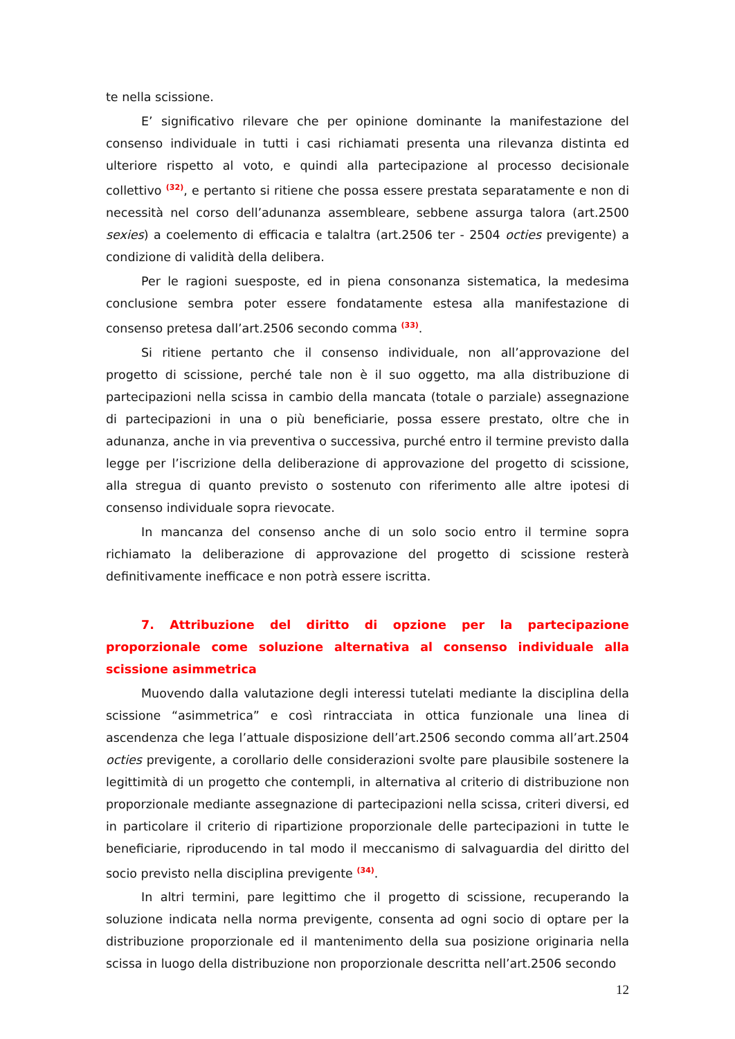te nella scissione.
E’ significativo rilevare che per opinione dominante la manifestazione del consenso individuale in tutti i casi richiamati presenta una rilevanza distinta ed ulteriore rispetto al voto, e quindi alla partecipazione al processo decisionale collettivo <sup>(32)</sup>, e pertanto si ritiene che possa essere prestata separatamente e non di necessità nel corso dell’adunanza assembleare, sebbene assurga talora (art.2500 sexies) a coelemento di efficacia e talaltra (art.2506 ter - 2504 octies previgente) a condizione di validità della delibera.
Per le ragioni suesposte, ed in piena consonanza sistematica, la medesima conclusione sembra poter essere fondatamente estesa alla manifestazione di consenso pretesa dall’art.2506 secondo comma <sup>(33)</sup>.
Si ritiene pertanto che il consenso individuale, non all’approvazione del progetto di scissione, perché tale non è il suo oggetto, ma alla distribuzione di partecipazioni nella scissa in cambio della mancata (totale o parziale) assegnazione di partecipazioni in una o più beneficiarie, possa essere prestato, oltre che in adunanza, anche in via preventiva o successiva, purché entro il termine previsto dalla legge per l’iscrizione della deliberazione di approvazione del progetto di scissione, alla stregua di quanto previsto o sostenuto con riferimento alle altre ipotesi di consenso individuale sopra rievocate.
In mancanza del consenso anche di un solo socio entro il termine sopra richiamato la deliberazione di approvazione del progetto di scissione resterà definitivamente inefficace e non potrà essere iscritta.
7. Attribuzione del diritto di opzione per la partecipazione proporzionale come soluzione alternativa al consenso individuale alla scissione asimmetrica
Muovendo dalla valutazione degli interessi tutelati mediante la disciplina della scissione “asimmetrica” e così rintracciata in ottica funzionale una linea di ascendenza che lega l’attuale disposizione dell’art.2506 secondo comma all’art.2504 octies previgente, a corollario delle considerazioni svolte pare plausibile sostenere la legittimità di un progetto che contempli, in alternativa al criterio di distribuzione non proporzionale mediante assegnazione di partecipazioni nella scissa, criteri diversi, ed in particolare il criterio di ripartizione proporzionale delle partecipazioni in tutte le beneficiarie, riproducendo in tal modo il meccanismo di salvaguardia del diritto del socio previsto nella disciplina previgente <sup>(34)</sup>.
In altri termini, pare legittimo che il progetto di scissione, recuperando la soluzione indicata nella norma previgente, consenta ad ogni socio di optare per la distribuzione proporzionale ed il mantenimento della sua posizione originaria nella scissa in luogo della distribuzione non proporzionale descritta nell’art.2506 secondo
12